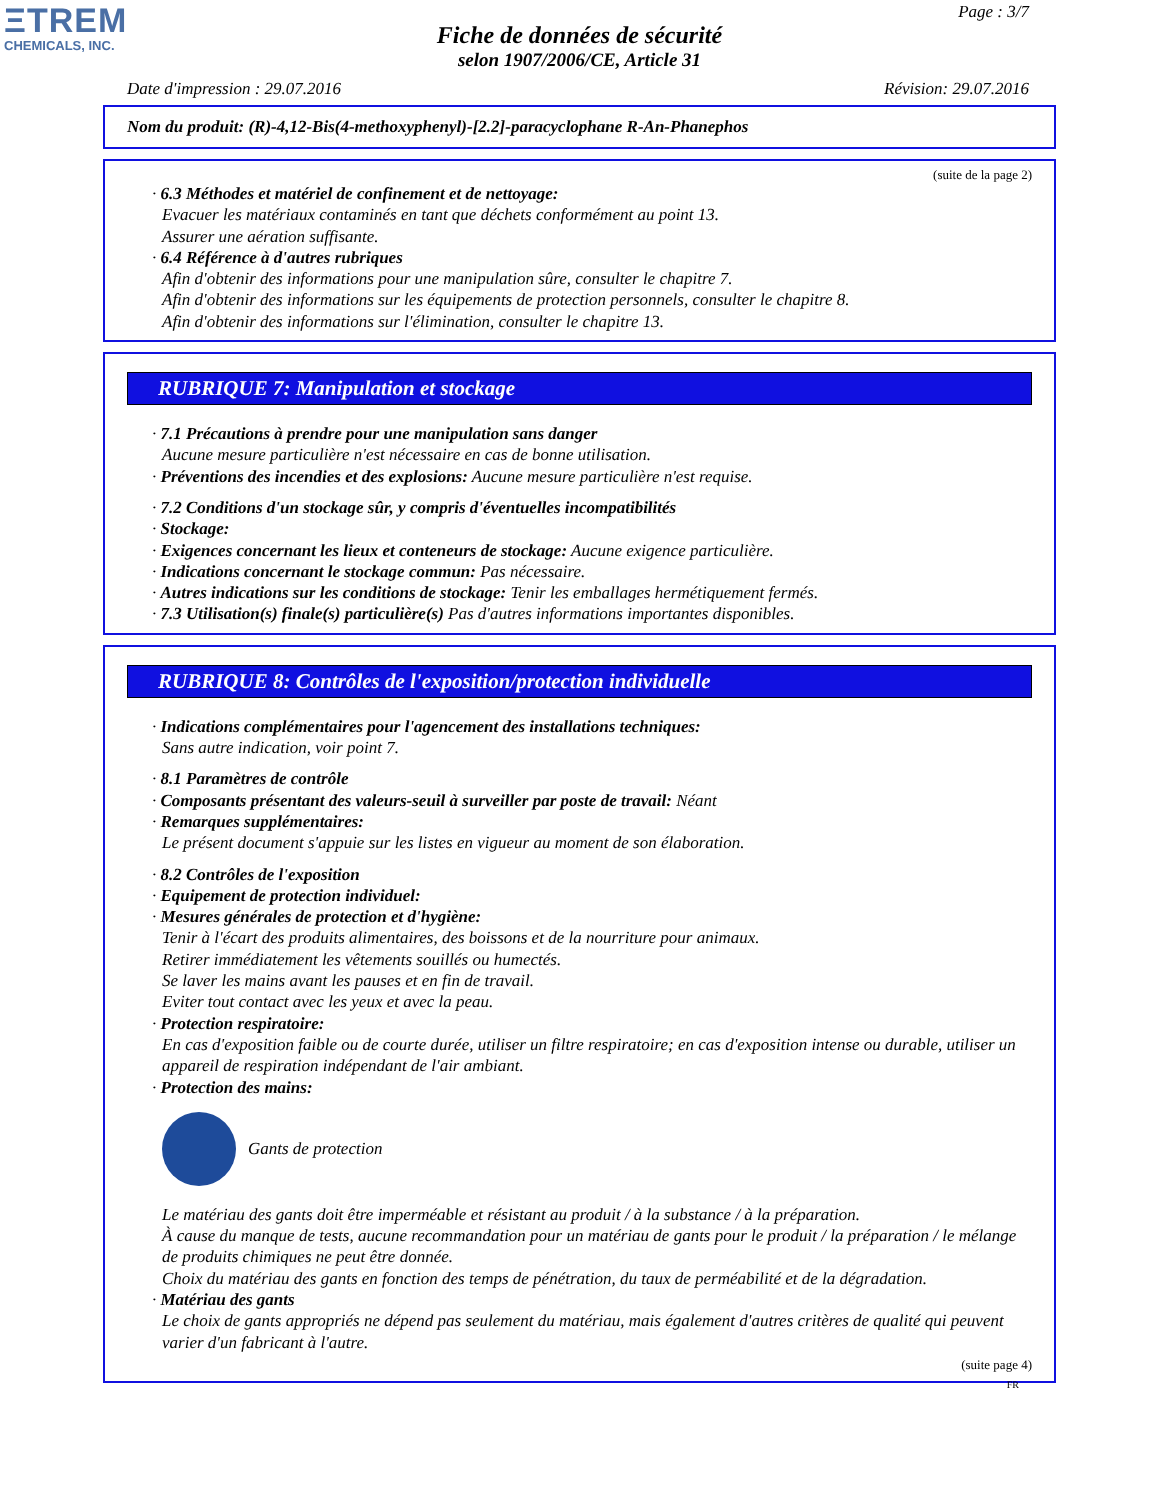ΞTREM
CHEMICALS, INC.
Page : 3/7
Fiche de données de sécurité
selon 1907/2006/CE, Article 31
Date d'impression : 29.07.2016 Révision: 29.07.2016
Nom du produit: (R)-4,12-Bis(4-methoxyphenyl)-[2.2]-paracyclophane R-An-Phanephos
(suite de la page 2)
· 6.3 Méthodes et matériel de confinement et de nettoyage:
Evacuer les matériaux contaminés en tant que déchets conformément au point 13.
Assurer une aération suffisante.
· 6.4 Référence à d'autres rubriques
Afin d'obtenir des informations pour une manipulation sûre, consulter le chapitre 7.
Afin d'obtenir des informations sur les équipements de protection personnels, consulter le chapitre 8.
Afin d'obtenir des informations sur l'élimination, consulter le chapitre 13.
RUBRIQUE 7: Manipulation et stockage
· 7.1 Précautions à prendre pour une manipulation sans danger
Aucune mesure particulière n'est nécessaire en cas de bonne utilisation.
· Préventions des incendies et des explosions: Aucune mesure particulière n'est requise.
· 7.2 Conditions d'un stockage sûr, y compris d'éventuelles incompatibilités
· Stockage:
· Exigences concernant les lieux et conteneurs de stockage: Aucune exigence particulière.
· Indications concernant le stockage commun: Pas nécessaire.
· Autres indications sur les conditions de stockage: Tenir les emballages hermétiquement fermés.
· 7.3 Utilisation(s) finale(s) particulière(s) Pas d'autres informations importantes disponibles.
RUBRIQUE 8: Contrôles de l'exposition/protection individuelle
· Indications complémentaires pour l'agencement des installations techniques:
Sans autre indication, voir point 7.
· 8.1 Paramètres de contrôle
· Composants présentant des valeurs-seuil à surveiller par poste de travail: Néant
· Remarques supplémentaires:
Le présent document s'appuie sur les listes en vigueur au moment de son élaboration.
· 8.2 Contrôles de l'exposition
· Equipement de protection individuel:
· Mesures générales de protection et d'hygiène:
Tenir à l'écart des produits alimentaires, des boissons et de la nourriture pour animaux.
Retirer immédiatement les vêtements souillés ou humectés.
Se laver les mains avant les pauses et en fin de travail.
Eviter tout contact avec les yeux et avec la peau.
· Protection respiratoire:
En cas d'exposition faible ou de courte durée, utiliser un filtre respiratoire; en cas d'exposition intense ou durable, utiliser un appareil de respiration indépendant de l'air ambiant.
· Protection des mains:
Gants de protection
Le matériau des gants doit être imperméable et résistant au produit / à la substance / à la préparation.
À cause du manque de tests, aucune recommandation pour un matériau de gants pour le produit / la préparation / le mélange de produits chimiques ne peut être donnée.
Choix du matériau des gants en fonction des temps de pénétration, du taux de perméabilité et de la dégradation.
· Matériau des gants
Le choix de gants appropriés ne dépend pas seulement du matériau, mais également d'autres critères de qualité qui peuvent varier d'un fabricant à l'autre.
(suite page 4)
FR